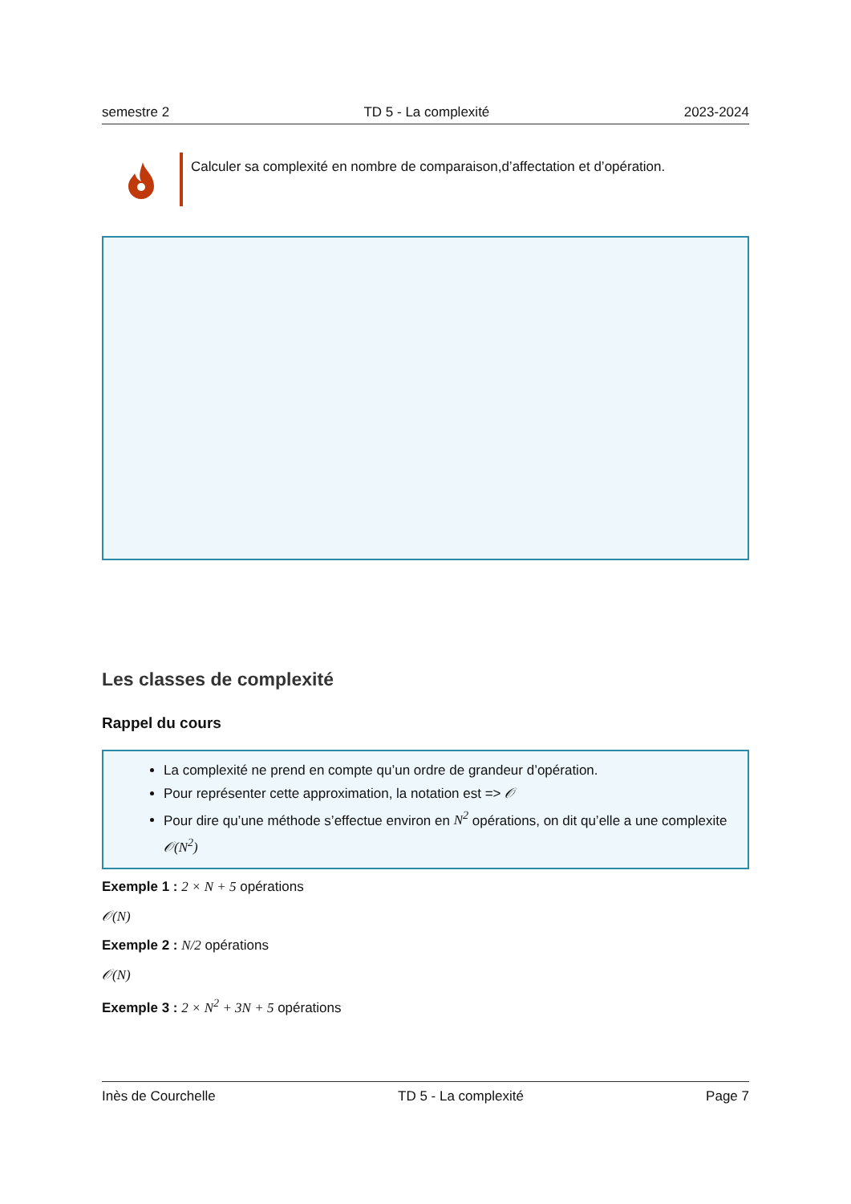semestre 2 TD 5 - La complexité 2023-2024
Calculer sa complexité en nombre de comparaison,d’affectation et d’opération.
Les classes de complexité
Rappel du cours
La complexité ne prend en compte qu’un ordre de grandeur d’opération.
Pour représenter cette approximation, la notation est => 𝒪
Pour dire qu’une méthode s’effectue environ en N<sup>2</sup> opérations, on dit qu’elle a une complexite 𝒪(N<sup>2</sup>)
Exemple 1 : 2 × N + 5 opérations
𝒪(N)
Exemple 2 : N/2 opérations
𝒪(N)
Exemple 3 : 2 × N<sup>2</sup> + 3N + 5 opérations
Inès de Courchelle TD 5 - La complexité Page 7